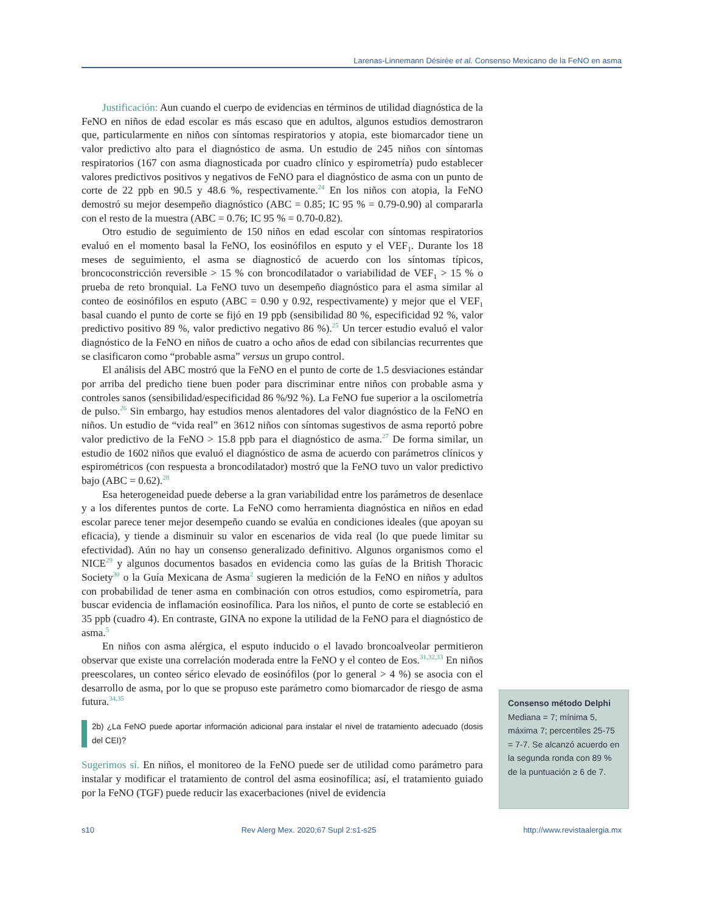Larenas-Linnemann Désirée et al. Consenso Mexicano de la FeNO en asma
Justificación: Aun cuando el cuerpo de evidencias en términos de utilidad diagnóstica de la FeNO en niños de edad escolar es más escaso que en adultos, algunos estudios demostraron que, particularmente en niños con síntomas respiratorios y atopia, este biomarcador tiene un valor predictivo alto para el diagnóstico de asma. Un estudio de 245 niños con síntomas respiratorios (167 con asma diagnosticada por cuadro clínico y espirometría) pudo establecer valores predictivos positivos y negativos de FeNO para el diagnóstico de asma con un punto de corte de 22 ppb en 90.5 y 48.6 %, respectivamente.<sup>24</sup> En los niños con atopia, la FeNO demostró su mejor desempeño diagnóstico (ABC = 0.85; IC 95 % = 0.79-0.90) al compararla con el resto de la muestra (ABC = 0.76; IC 95 % = 0.70-0.82).
Otro estudio de seguimiento de 150 niños en edad escolar con síntomas respiratorios evaluó en el momento basal la FeNO, los eosinófilos en esputo y el VEF<sub>1</sub>. Durante los 18 meses de seguimiento, el asma se diagnosticó de acuerdo con los síntomas típicos, broncoconstricción reversible > 15 % con broncodilatador o variabilidad de VEF<sub>1</sub> > 15 % o prueba de reto bronquial. La FeNO tuvo un desempeño diagnóstico para el asma similar al conteo de eosinófilos en esputo (ABC = 0.90 y 0.92, respectivamente) y mejor que el VEF<sub>1</sub> basal cuando el punto de corte se fijó en 19 ppb (sensibilidad 80 %, especificidad 92 %, valor predictivo positivo 89 %, valor predictivo negativo 86 %).<sup>25</sup> Un tercer estudio evaluó el valor diagnóstico de la FeNO en niños de cuatro a ocho años de edad con sibilancias recurrentes que se clasificaron como “probable asma” versus un grupo control.
El análisis del ABC mostró que la FeNO en el punto de corte de 1.5 desviaciones estándar por arriba del predicho tiene buen poder para discriminar entre niños con probable asma y controles sanos (sensibilidad/especificidad 86 %/92 %). La FeNO fue superior a la oscilometría de pulso.<sup>26</sup> Sin embargo, hay estudios menos alentadores del valor diagnóstico de la FeNO en niños. Un estudio de “vida real” en 3612 niños con síntomas sugestivos de asma reportó pobre valor predictivo de la FeNO > 15.8 ppb para el diagnóstico de asma.<sup>27</sup> De forma similar, un estudio de 1602 niños que evaluó el diagnóstico de asma de acuerdo con parámetros clínicos y espirométricos (con respuesta a broncodilatador) mostró que la FeNO tuvo un valor predictivo bajo (ABC = 0.62).<sup>28</sup>
Esa heterogeneidad puede deberse a la gran variabilidad entre los parámetros de desenlace y a los diferentes puntos de corte. La FeNO como herramienta diagnóstica en niños en edad escolar parece tener mejor desempeño cuando se evalúa en condiciones ideales (que apoyan su eficacia), y tiende a disminuir su valor en escenarios de vida real (lo que puede limitar su efectividad). Aún no hay un consenso generalizado definitivo. Algunos organismos como el NICE<sup>29</sup> y algunos documentos basados en evidencia como las guías de la British Thoracic Society<sup>30</sup> o la Guía Mexicana de Asma<sup>2</sup> sugieren la medición de la FeNO en niños y adultos con probabilidad de tener asma en combinación con otros estudios, como espirometría, para buscar evidencia de inflamación eosinofílica. Para los niños, el punto de corte se estableció en 35 ppb (cuadro 4). En contraste, GINA no expone la utilidad de la FeNO para el diagnóstico de asma.<sup>5</sup>
En niños con asma alérgica, el esputo inducido o el lavado broncoalveolar permitieron observar que existe una correlación moderada entre la FeNO y el conteo de Eos.<sup>31,32,33</sup> En niños preescolares, un conteo sérico elevado de eosinófilos (por lo general > 4 %) se asocia con el desarrollo de asma, por lo que se propuso este parámetro como biomarcador de riesgo de asma futura.<sup>34,35</sup>
2b) ¿La FeNO puede aportar información adicional para instalar el nivel de tratamiento adecuado (dosis del CEI)?
Sugerimos sí. En niños, el monitoreo de la FeNO puede ser de utilidad como parámetro para instalar y modificar el tratamiento de control del asma eosinofílica; así, el tratamiento guiado por la FeNO (TGF) puede reducir las exacerbaciones (nivel de evidencia
Consenso método Delphi
Mediana = 7; mínima 5, máxima 7; percentiles 25-75 = 7-7. Se alcanzó acuerdo en la segunda ronda con 89 % de la puntuación ≥ 6 de 7.
s10 Rev Alerg Mex. 2020;67 Supl 2:s1-s25 http://www.revistaalergia.mx